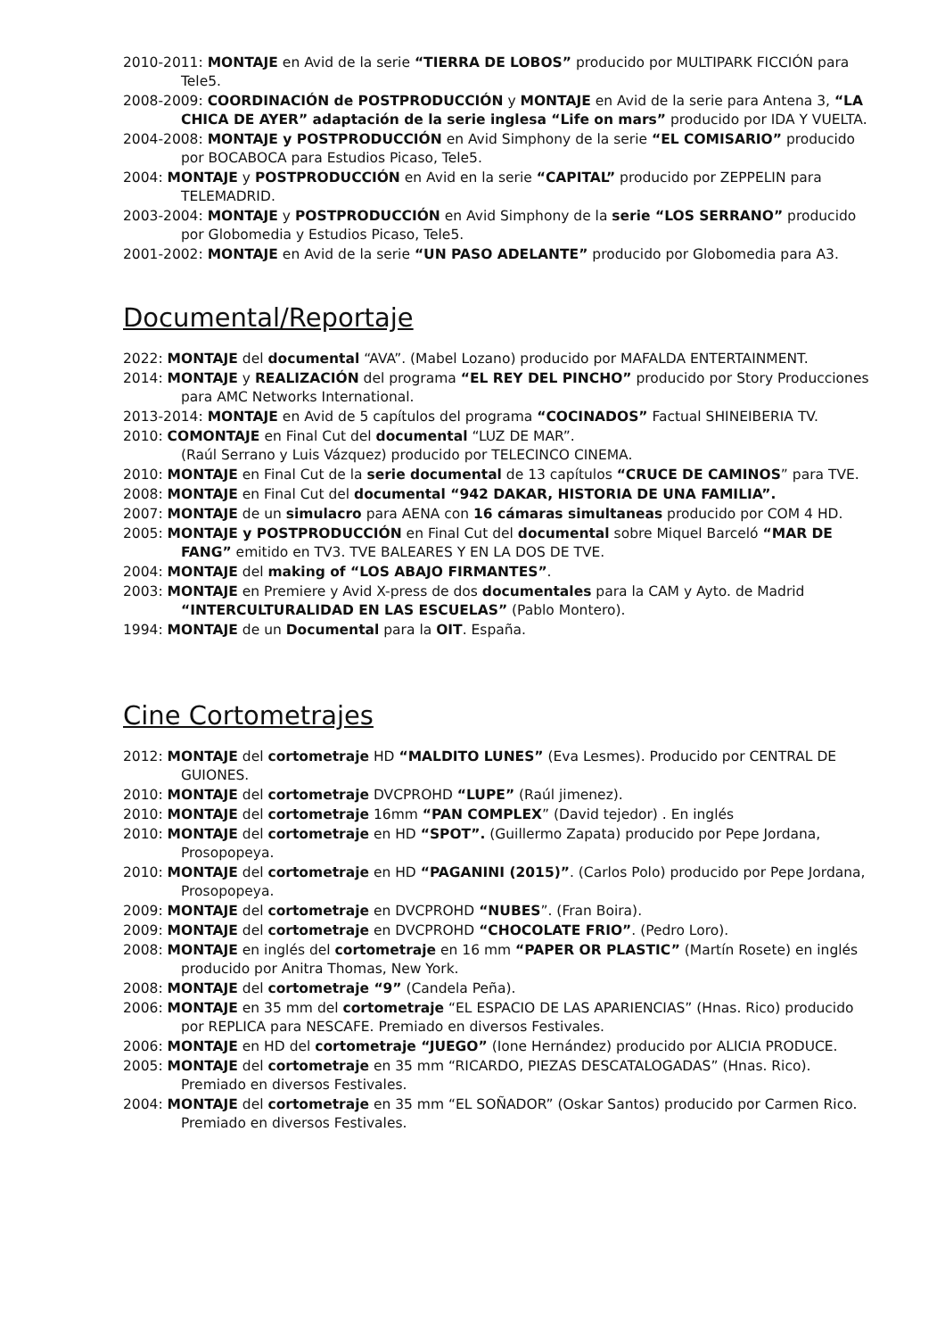2010-2011: MONTAJE en Avid de la serie “TIERRA DE LOBOS” producido por MULTIPARK FICCIÓN para Tele5.
2008-2009: COORDINACIÓN de POSTPRODUCCIÓN y MONTAJE en Avid de la serie para Antena 3, “LA CHICA DE AYER” adaptación de la serie inglesa “Life on mars” producido por IDA Y VUELTA.
2004-2008: MONTAJE y POSTPRODUCCIÓN en Avid Simphony de la serie “EL COMISARIO” producido por BOCABOCA para Estudios Picaso, Tele5.
2004: MONTAJE y POSTPRODUCCIÓN en Avid en la serie “CAPITAL” producido por ZEPPELIN para TELEMADRID.
2003-2004: MONTAJE y POSTPRODUCCIÓN en Avid Simphony de la serie “LOS SERRANO” producido por Globomedia y Estudios Picaso, Tele5.
2001-2002: MONTAJE en Avid de la serie “UN PASO ADELANTE” producido por Globomedia para A3.
Documental/Reportaje
2022: MONTAJE del documental “AVA”. (Mabel Lozano) producido por MAFALDA ENTERTAINMENT.
2014: MONTAJE y REALIZACIÓN del programa “EL REY DEL PINCHO” producido por Story Producciones para AMC Networks International.
2013-2014: MONTAJE en Avid de 5 capítulos del programa “COCINADOS” Factual SHINEIBERIA TV.
2010: COMONTAJE en Final Cut del documental “LUZ DE MAR”.
(Raúl Serrano y Luis Vázquez) producido por TELECINCO CINEMA.
2010: MONTAJE en Final Cut de la serie documental de 13 capítulos “CRUCE DE CAMINOS” para TVE.
2008: MONTAJE en Final Cut del documental “942 DAKAR, HISTORIA DE UNA FAMILIA”.
2007: MONTAJE de un simulacro para AENA con 16 cámaras simultaneas producido por COM 4 HD.
2005: MONTAJE y POSTPRODUCCIÓN en Final Cut del documental sobre Miquel Barceló “MAR DE FANG” emitido en TV3. TVE BALEARES Y EN LA DOS DE TVE.
2004: MONTAJE del making of “LOS ABAJO FIRMANTES”.
2003: MONTAJE en Premiere y Avid X-press de dos documentales para la CAM y Ayto. de Madrid “INTERCULTURALIDAD EN LAS ESCUELAS” (Pablo Montero).
1994: MONTAJE de un Documental para la OIT. España.
Cine Cortometrajes
2012: MONTAJE del cortometraje HD “MALDITO LUNES” (Eva Lesmes). Producido por CENTRAL DE GUIONES.
2010: MONTAJE del cortometraje DVCPROHD “LUPE” (Raúl jimenez).
2010: MONTAJE del cortometraje 16mm “PAN COMPLEX” (David tejedor) . En inglés
2010: MONTAJE del cortometraje en HD “SPOT”. (Guillermo Zapata) producido por Pepe Jordana, Prosopopeya.
2010: MONTAJE del cortometraje en HD “PAGANINI (2015)”. (Carlos Polo) producido por Pepe Jordana, Prosopopeya.
2009: MONTAJE del cortometraje en DVCPROHD “NUBES”. (Fran Boira).
2009: MONTAJE del cortometraje en DVCPROHD “CHOCOLATE FRIO”. (Pedro Loro).
2008: MONTAJE en inglés del cortometraje en 16 mm “PAPER OR PLASTIC” (Martín Rosete) en inglés producido por Anitra Thomas, New York.
2008: MONTAJE del cortometraje “9” (Candela Peña).
2006: MONTAJE en 35 mm del cortometraje “EL ESPACIO DE LAS APARIENCIAS” (Hnas. Rico) producido por REPLICA para NESCAFE. Premiado en diversos Festivales.
2006: MONTAJE en HD del cortometraje “JUEGO” (Ione Hernández) producido por ALICIA PRODUCE.
2005: MONTAJE del cortometraje en 35 mm “RICARDO, PIEZAS DESCATALOGADAS” (Hnas. Rico). Premiado en diversos Festivales.
2004: MONTAJE del cortometraje en 35 mm “EL SOÑADOR” (Oskar Santos) producido por Carmen Rico. Premiado en diversos Festivales.